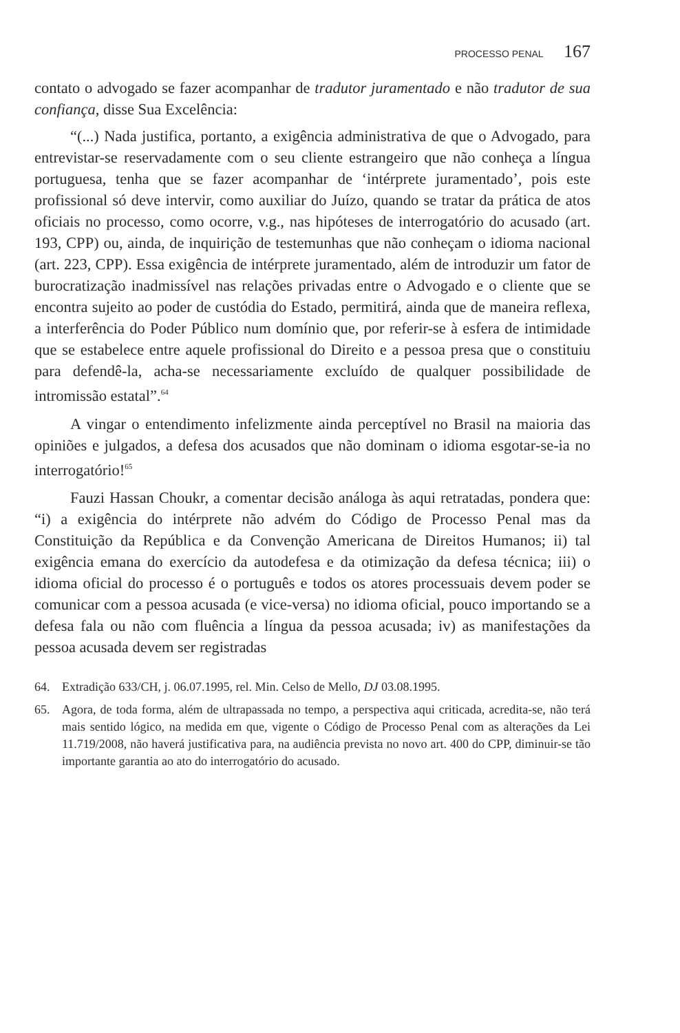PROCESSO PENAL 167
contato o advogado se fazer acompanhar de tradutor juramentado e não tradutor de sua confiança, disse Sua Excelência:
“(...) Nada justifica, portanto, a exigência administrativa de que o Advogado, para entrevistar-se reservadamente com o seu cliente estrangeiro que não conheça a língua portuguesa, tenha que se fazer acompanhar de ‘intérprete juramentado’, pois este profissional só deve intervir, como auxiliar do Juízo, quando se tratar da prática de atos oficiais no processo, como ocorre, v.g., nas hipóteses de interrogatório do acusado (art. 193, CPP) ou, ainda, de inquirição de testemunhas que não conheçam o idioma nacional (art. 223, CPP). Essa exigência de intérprete juramentado, além de introduzir um fator de burocratização inadmissível nas relações privadas entre o Advogado e o cliente que se encontra sujeito ao poder de custódia do Estado, permitirá, ainda que de maneira reflexa, a interferência do Poder Público num domínio que, por referir-se à esfera de intimidade que se estabelece entre aquele profissional do Direito e a pessoa presa que o constituiu para defendê-la, acha-se necessariamente excluído de qualquer possibilidade de intromissão estatal”.<sup>64</sup>
A vingar o entendimento infelizmente ainda perceptível no Brasil na maioria das opiniões e julgados, a defesa dos acusados que não dominam o idioma esgotar-se-ia no interrogatório!<sup>65</sup>
Fauzi Hassan Choukr, a comentar decisão análoga às aqui retratadas, pondera que: “i) a exigência do intérprete não advém do Código de Processo Penal mas da Constituição da República e da Convenção Americana de Direitos Humanos; ii) tal exigência emana do exercício da autodefesa e da otimização da defesa técnica; iii) o idioma oficial do processo é o português e todos os atores processuais devem poder se comunicar com a pessoa acusada (e vice-versa) no idioma oficial, pouco importando se a defesa fala ou não com fluência a língua da pessoa acusada; iv) as manifestações da pessoa acusada devem ser registradas
64. Extradição 633/CH, j. 06.07.1995, rel. Min. Celso de Mello, DJ 03.08.1995.
65. Agora, de toda forma, além de ultrapassada no tempo, a perspectiva aqui criticada, acredita-se, não terá mais sentido lógico, na medida em que, vigente o Código de Processo Penal com as alterações da Lei 11.719/2008, não haverá justificativa para, na audiência prevista no novo art. 400 do CPP, diminuir-se tão importante garantia ao ato do interrogatório do acusado.